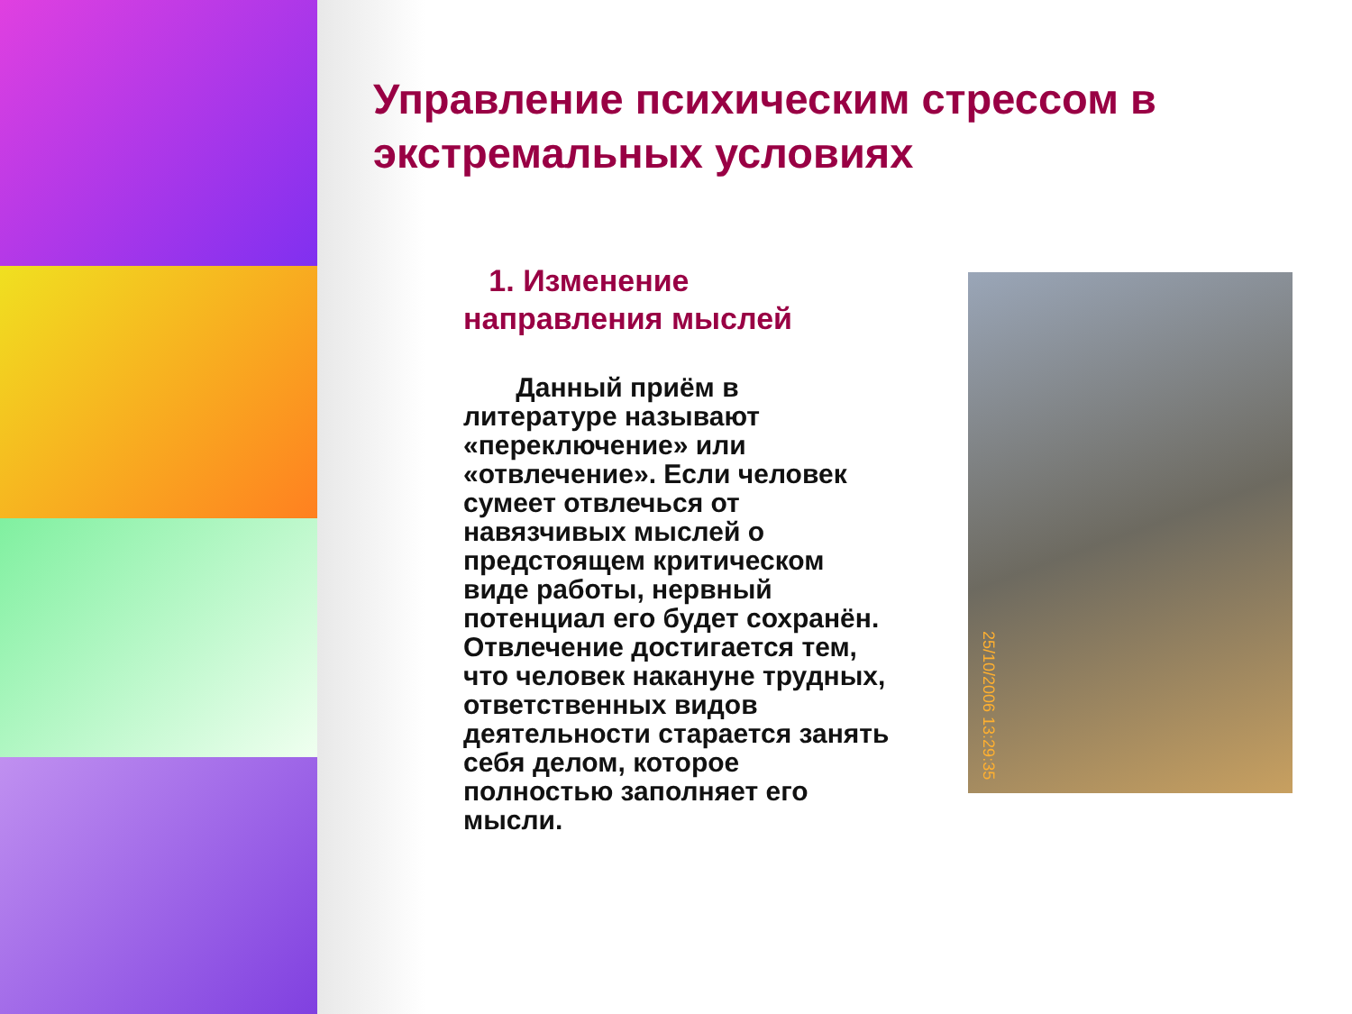Управление психическим стрессом в экстремальных условиях
1. Изменение направления мыслей
Данный приём в литературе называют «переключение» или «отвлечение». Если человек сумеет отвлечься от навязчивых мыслей о предстоящем критическом виде работы, нервный потенциал его будет сохранён. Отвлечение достигается тем, что человек накануне трудных, ответственных видов деятельности старается занять себя делом, которое полностью заполняет его мысли.
25/10/2006 13:29:35